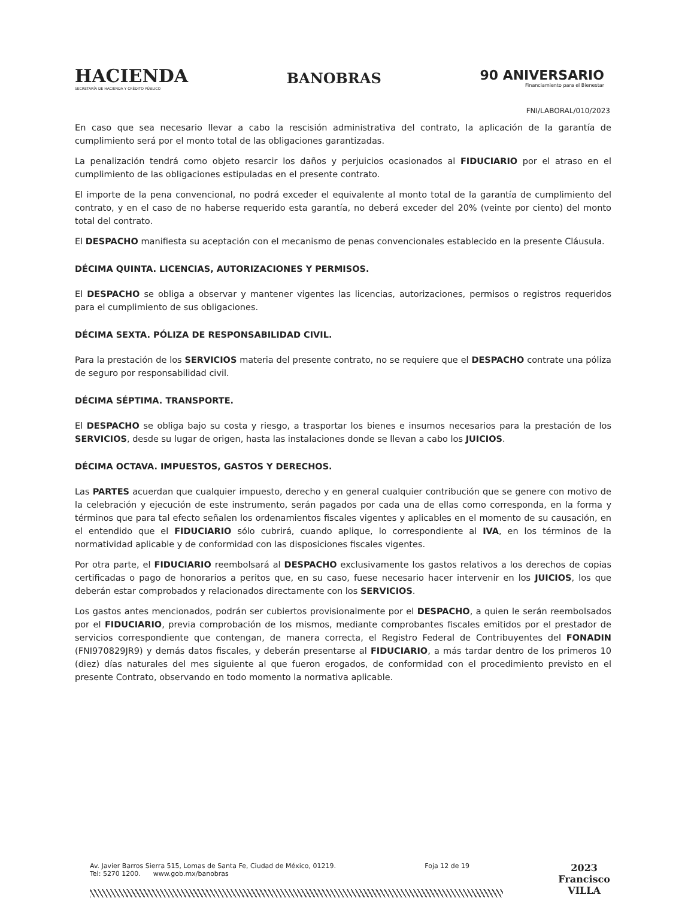HACIENDA
SECRETARÍA DE HACIENDA Y CRÉDITO PÚBLICO
BANOBRAS
90 ANIVERSARIO
Financiamiento para el Bienestar
FNI/LABORAL/010/2023
En caso que sea necesario llevar a cabo la rescisión administrativa del contrato, la aplicación de la garantía de cumplimiento será por el monto total de las obligaciones garantizadas.
La penalización tendrá como objeto resarcir los daños y perjuicios ocasionados al FIDUCIARIO por el atraso en el cumplimiento de las obligaciones estipuladas en el presente contrato.
El importe de la pena convencional, no podrá exceder el equivalente al monto total de la garantía de cumplimiento del contrato, y en el caso de no haberse requerido esta garantía, no deberá exceder del 20% (veinte por ciento) del monto total del contrato.
El DESPACHO manifiesta su aceptación con el mecanismo de penas convencionales establecido en la presente Cláusula.
DÉCIMA QUINTA. LICENCIAS, AUTORIZACIONES Y PERMISOS.
El DESPACHO se obliga a observar y mantener vigentes las licencias, autorizaciones, permisos o registros requeridos para el cumplimiento de sus obligaciones.
DÉCIMA SEXTA. PÓLIZA DE RESPONSABILIDAD CIVIL.
Para la prestación de los SERVICIOS materia del presente contrato, no se requiere que el DESPACHO contrate una póliza de seguro por responsabilidad civil.
DÉCIMA SÉPTIMA. TRANSPORTE.
El DESPACHO se obliga bajo su costa y riesgo, a trasportar los bienes e insumos necesarios para la prestación de los SERVICIOS, desde su lugar de origen, hasta las instalaciones donde se llevan a cabo los JUICIOS.
DÉCIMA OCTAVA. IMPUESTOS, GASTOS Y DERECHOS.
Las PARTES acuerdan que cualquier impuesto, derecho y en general cualquier contribución que se genere con motivo de la celebración y ejecución de este instrumento, serán pagados por cada una de ellas como corresponda, en la forma y términos que para tal efecto señalen los ordenamientos fiscales vigentes y aplicables en el momento de su causación, en el entendido que el FIDUCIARIO sólo cubrirá, cuando aplique, lo correspondiente al IVA, en los términos de la normatividad aplicable y de conformidad con las disposiciones fiscales vigentes.
Por otra parte, el FIDUCIARIO reembolsará al DESPACHO exclusivamente los gastos relativos a los derechos de copias certificadas o pago de honorarios a peritos que, en su caso, fuese necesario hacer intervenir en los JUICIOS, los que deberán estar comprobados y relacionados directamente con los SERVICIOS.
Los gastos antes mencionados, podrán ser cubiertos provisionalmente por el DESPACHO, a quien le serán reembolsados por el FIDUCIARIO, previa comprobación de los mismos, mediante comprobantes fiscales emitidos por el prestador de servicios correspondiente que contengan, de manera correcta, el Registro Federal de Contribuyentes del FONADIN (FNI970829JR9) y demás datos fiscales, y deberán presentarse al FIDUCIARIO, a más tardar dentro de los primeros 10 (diez) días naturales del mes siguiente al que fueron erogados, de conformidad con el procedimiento previsto en el presente Contrato, observando en todo momento la normativa aplicable.
Av. Javier Barros Sierra 515, Lomas de Santa Fe, Ciudad de México, 01219.
Tel: 5270 1200. www.gob.mx/banobras
Foja 12 de 19
2023
Francisco
VILLA